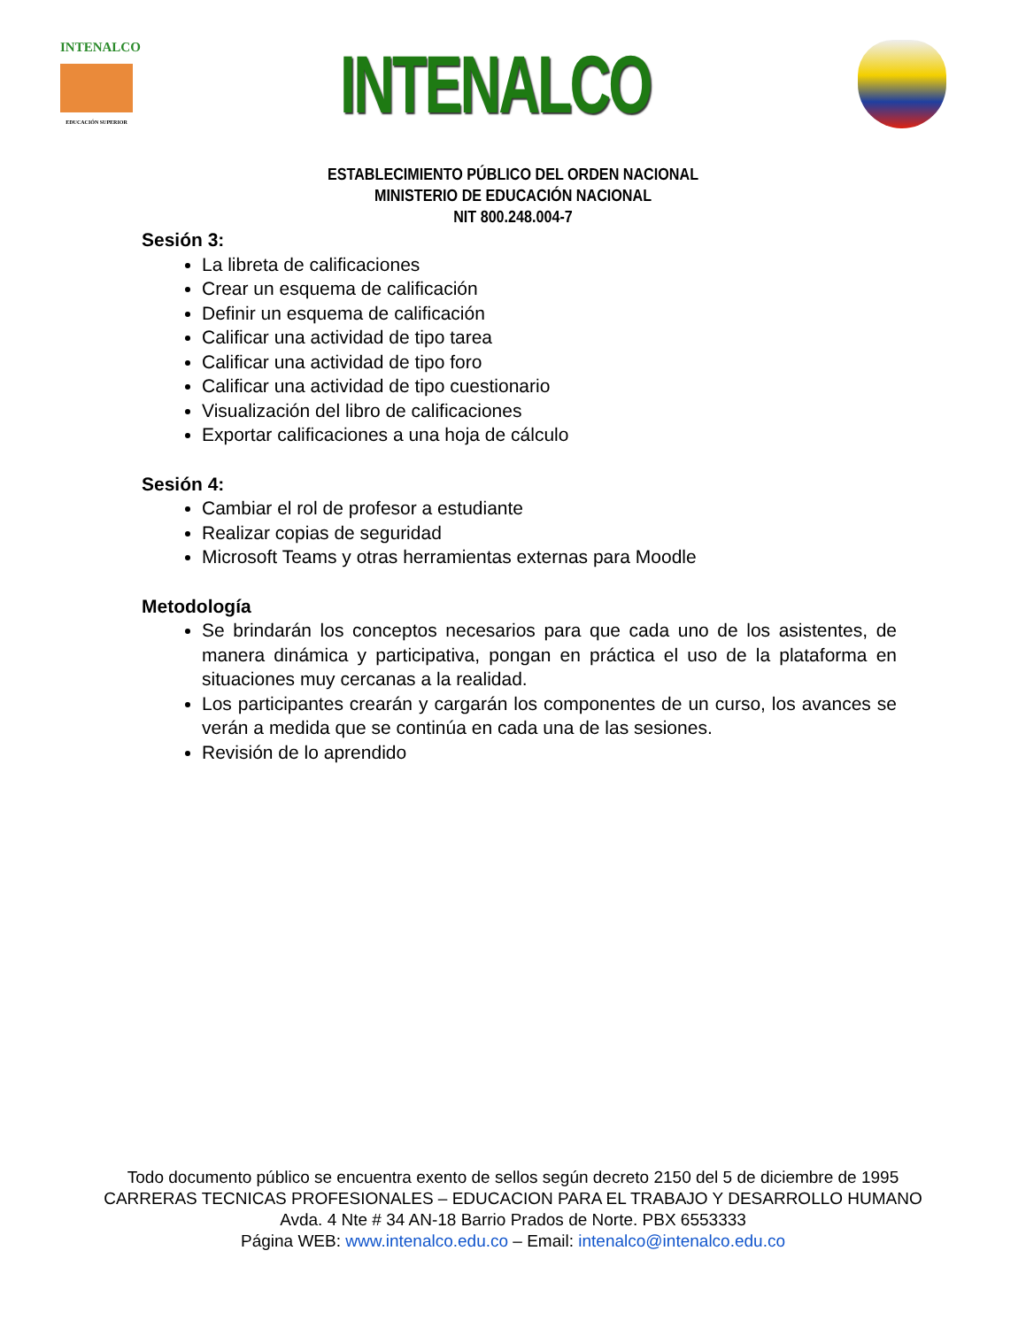INTENALCO
EDUCACIÓN SUPERIOR
INTENALCO
ESTABLECIMIENTO PÚBLICO DEL ORDEN NACIONAL
MINISTERIO DE EDUCACIÓN NACIONAL
NIT 800.248.004-7
Sesión 3:
La libreta de calificaciones
Crear un esquema de calificación
Definir un esquema de calificación
Calificar una actividad de tipo tarea
Calificar una actividad de tipo foro
Calificar una actividad de tipo cuestionario
Visualización del libro de calificaciones
Exportar calificaciones a una hoja de cálculo
Sesión 4:
Cambiar el rol de profesor a estudiante
Realizar copias de seguridad
Microsoft Teams y otras herramientas externas para Moodle
Metodología
Se brindarán los conceptos necesarios para que cada uno de los asistentes, de manera dinámica y participativa, pongan en práctica el uso de la plataforma en situaciones muy cercanas a la realidad.
Los participantes crearán y cargarán los componentes de un curso, los avances se verán a medida que se continúa en cada una de las sesiones.
Revisión de lo aprendido
Todo documento público se encuentra exento de sellos según decreto 2150 del 5 de diciembre de 1995
CARRERAS TECNICAS PROFESIONALES – EDUCACION PARA EL TRABAJO Y DESARROLLO HUMANO
Avda. 4 Nte # 34 AN-18 Barrio Prados de Norte. PBX 6553333
Página WEB: www.intenalco.edu.co – Email: intenalco@intenalco.edu.co